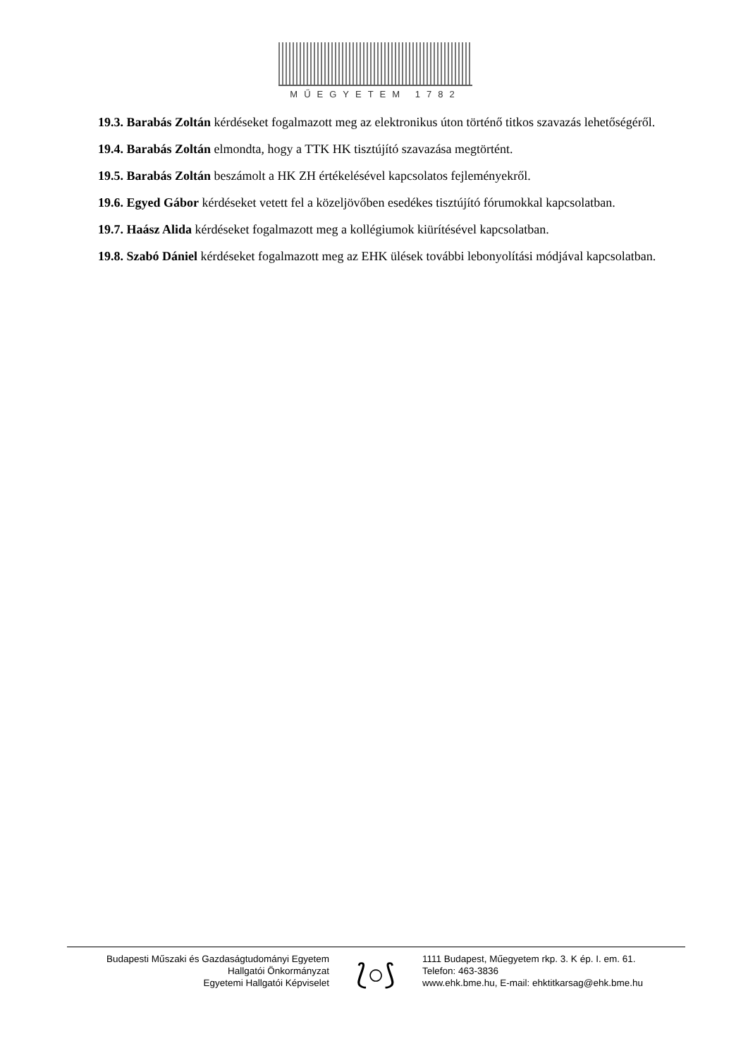MŰEGYETEM 1782
19.3. Barabás Zoltán kérdéseket fogalmazott meg az elektronikus úton történő titkos szavazás lehetőségéről.
19.4. Barabás Zoltán elmondta, hogy a TTK HK tisztújító szavazása megtörtént.
19.5. Barabás Zoltán beszámolt a HK ZH értékelésével kapcsolatos fejleményekről.
19.6. Egyed Gábor kérdéseket vetett fel a közeljövőben esedékes tisztújító fórumokkal kapcsolatban.
19.7. Haász Alida kérdéseket fogalmazott meg a kollégiumok kiürítésével kapcsolatban.
19.8. Szabó Dániel kérdéseket fogalmazott meg az EHK ülések további lebonyolítási módjával kapcsolatban.
Budapesti Műszaki és Gazdaságtudományi Egyetem
Hallgatói Önkormányzat
Egyetemi Hallgatói Képviselet
⟅○⟆
1111 Budapest, Műegyetem rkp. 3. K ép. I. em. 61.
Telefon: 463-3836
www.ehk.bme.hu, E-mail: ehktitkarsag@ehk.bme.hu